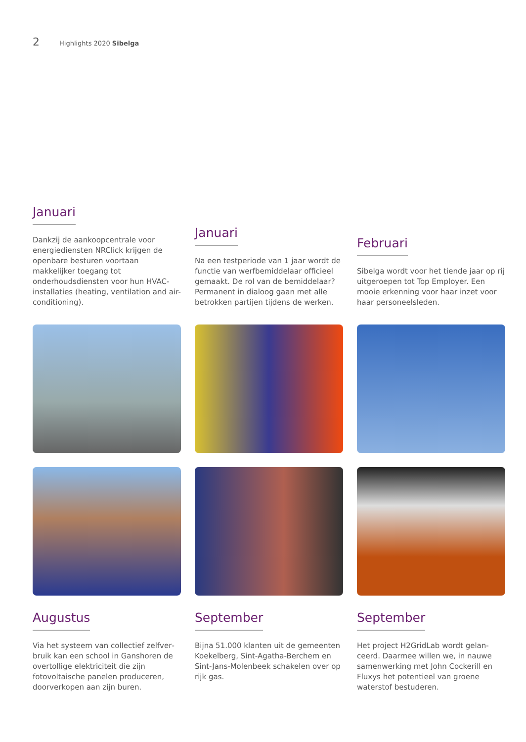2 Highlights 2020 Sibelga
Januari
Dankzij de aankoopcentrale voor energiediensten NRClick krijgen de openbare besturen voortaan makkelijker toegang tot onderhoudsdiensten voor hun HVAC-installaties (heating, ventilation and air-conditioning).
Januari
Na een testperiode van 1 jaar wordt de functie van werfbemiddelaar officieel gemaakt. De rol van de bemiddelaar? Permanent in dialoog gaan met alle betrokken partijen tijdens de werken.
Februari
Sibelga wordt voor het tiende jaar op rij uitgeroepen tot Top Employer. Een mooie erkenning voor haar inzet voor haar personeelsleden.
Augustus
Via het systeem van collectief zelfver­bruik kan een school in Ganshoren de overtollige elektriciteit die zijn fotovolta­ische panelen produceren, doorverkopen aan zijn buren.
September
Bijna 51.000 klanten uit de gemeenten Koekelberg, Sint-Agatha-Berchem en Sint-Jans-Molenbeek schakelen over op rijk gas.
September
Het project H2GridLab wordt gelan­ceerd. Daarmee willen we, in nauwe samenwerking met John Cockerill en Fluxys het potentieel van groene waterstof bestuderen.